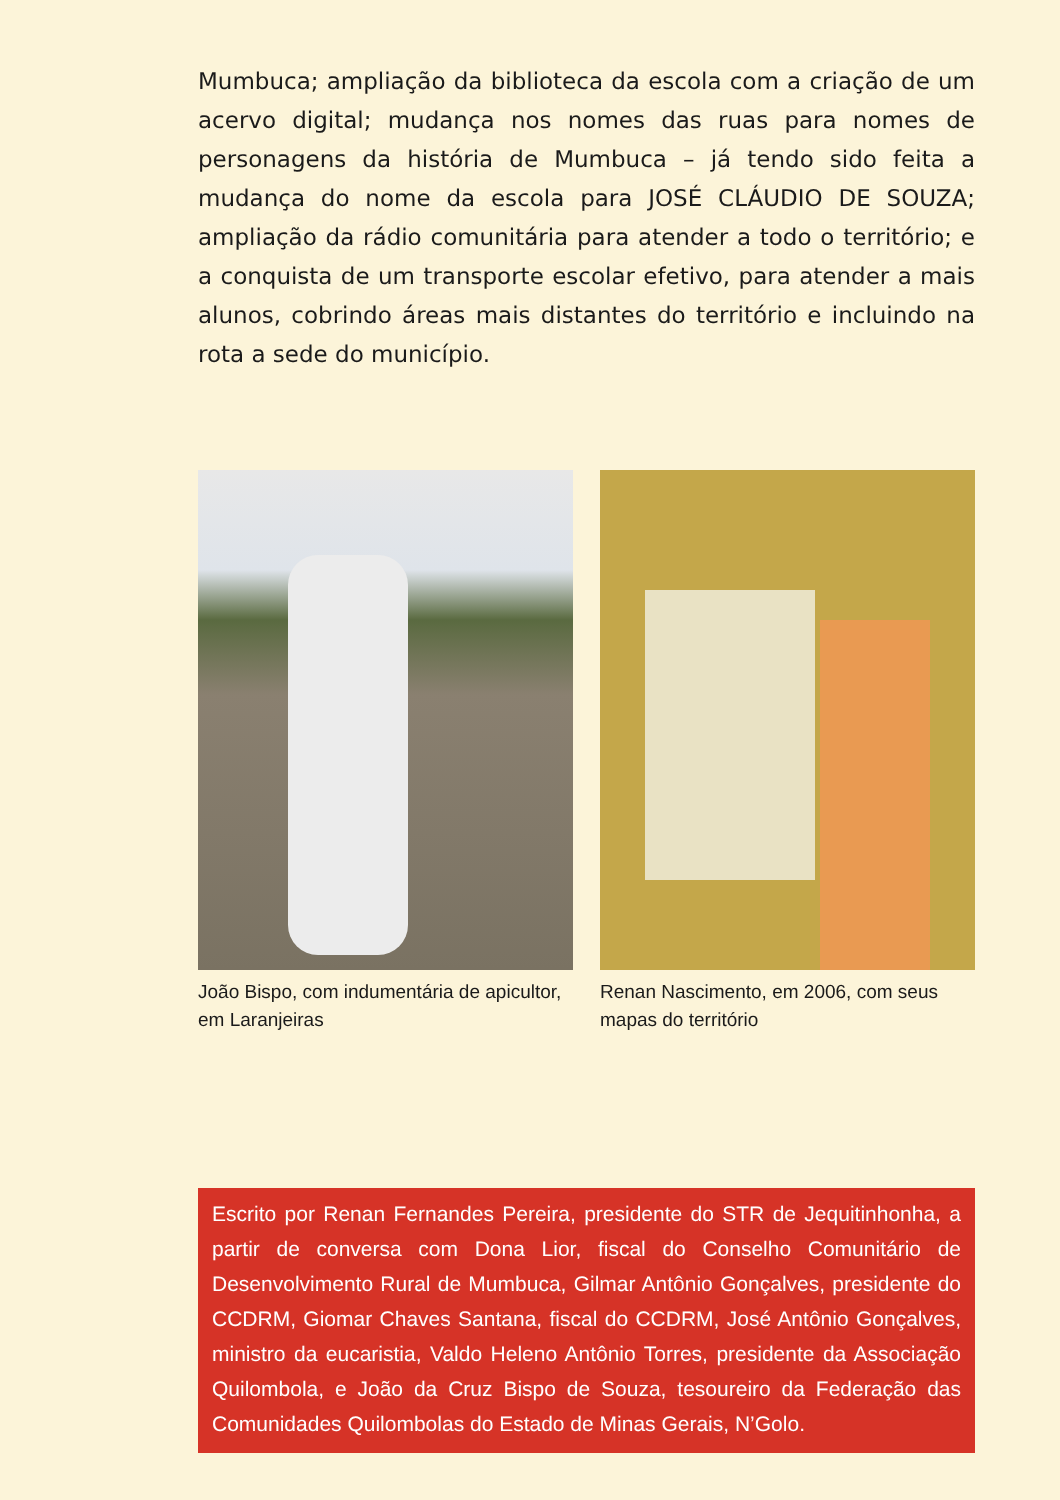Mumbuca; ampliação da biblioteca da escola com a criação de um acervo digital; mudança nos nomes das ruas para nomes de personagens da história de Mumbuca – já tendo sido feita a mudança do nome da escola para JOSÉ CLÁUDIO DE SOUZA; ampliação da rádio comunitária para atender a todo o território; e a conquista de um transporte escolar efetivo, para atender a mais alunos, cobrindo áreas mais distantes do território e incluindo na rota a sede do município.
João Bispo, com indumentária de apicultor, em Laranjeiras
Renan Nascimento, em 2006, com seus mapas do território
Escrito por Renan Fernandes Pereira, presidente do STR de Jequitinhonha, a partir de conversa com Dona Lior, fiscal do Conselho Comunitário de Desenvolvimento Rural de Mumbuca, Gilmar Antônio Gonçalves, presidente do CCDRM, Giomar Chaves Santana, fiscal do CCDRM, José Antônio Gonçalves, ministro da eucaristia, Valdo Heleno Antônio Torres, presidente da Associação Quilombola, e João da Cruz Bispo de Souza, tesoureiro da Federação das Comunidades Quilombolas do Estado de Minas Gerais, N’Golo.